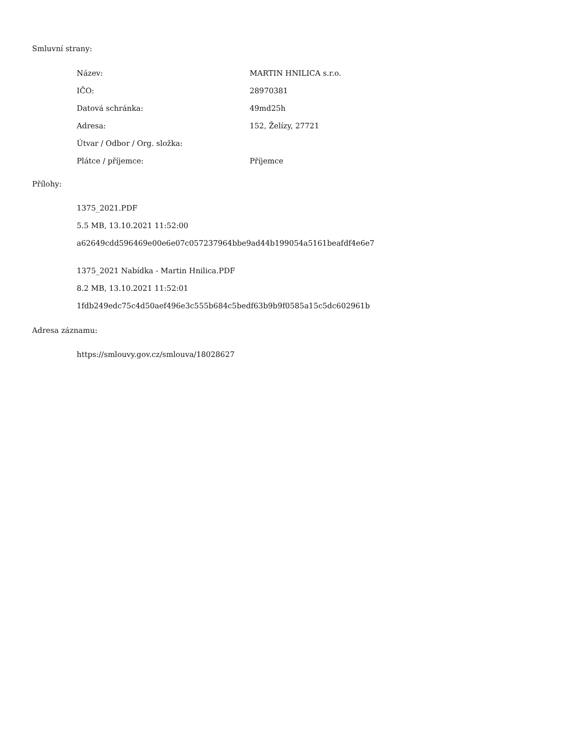Smluvní strany:
| Název: | MARTIN HNILICA s.r.o. |
| IČO: | 28970381 |
| Datová schránka: | 49md25h |
| Adresa: | 152, Želízy, 27721 |
| Útvar / Odbor / Org. složka: | |
| Plátce / příjemce: | Příjemce |
Přílohy:
1375_2021.PDF
5.5 MB, 13.10.2021 11:52:00
a62649cdd596469e00e6e07c057237964bbe9ad44b199054a5161beafdf4e6e7
1375_2021 Nabídka - Martin Hnilica.PDF
8.2 MB, 13.10.2021 11:52:01
1fdb249edc75c4d50aef496e3c555b684c5bedf63b9b9f0585a15c5dc602961b
Adresa záznamu:
https://smlouvy.gov.cz/smlouva/18028627